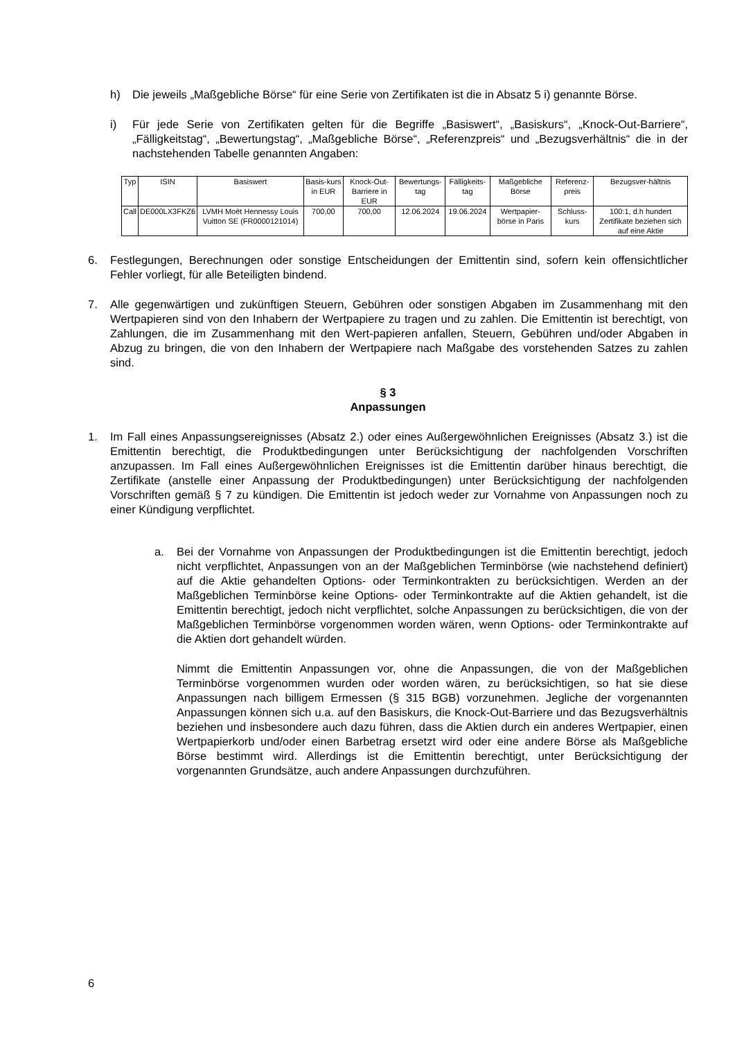h) Die jeweils „Maßgebliche Börse“ für eine Serie von Zertifikaten ist die in Absatz 5 i) genannte Börse.
i) Für jede Serie von Zertifikaten gelten für die Begriffe „Basiswert“, „Basiskurs“, „Knock-Out-Barriere“, „Fälligkeitstag“, „Bewertungstag“, „Maßgebliche Börse“, „Referenzpreis“ und „Bezugsverhältnis“ die in der nachstehenden Tabelle genannten Angaben:
| Typ | ISIN | Basiswert | Basis-kurs in EUR | Knock-Out-Barriere in EUR | Bewertungs-tag | Fälligkeits-tag | Maßgebliche Börse | Referenz-preis | Bezugsver-hältnis |
| Call | DE000LX3FKZ6 | LVMH Moët Hennessy Louis Vuitton SE (FR0000121014) | 700,00 | 700,00 | 12.06.2024 | 19.06.2024 | Wertpapier-börse in Paris | Schluss-kurs | 100:1, d.h hundert Zertifikate beziehen sich auf eine Aktie |
6. Festlegungen, Berechnungen oder sonstige Entscheidungen der Emittentin sind, sofern kein offensichtlicher Fehler vorliegt, für alle Beteiligten bindend.
7. Alle gegenwärtigen und zukünftigen Steuern, Gebühren oder sonstigen Abgaben im Zusammenhang mit den Wertpapieren sind von den Inhabern der Wertpapiere zu tragen und zu zahlen. Die Emittentin ist berechtigt, von Zahlungen, die im Zusammenhang mit den Wert-papieren anfallen, Steuern, Gebühren und/oder Abgaben in Abzug zu bringen, die von den Inhabern der Wertpapiere nach Maßgabe des vorstehenden Satzes zu zahlen sind.
§ 3
Anpassungen
1. Im Fall eines Anpassungsereignisses (Absatz 2.) oder eines Außergewöhnlichen Ereignisses (Absatz 3.) ist die Emittentin berechtigt, die Produktbedingungen unter Berücksichtigung der nachfolgenden Vorschriften anzupassen. Im Fall eines Außergewöhnlichen Ereignisses ist die Emittentin darüber hinaus berechtigt, die Zertifikate (anstelle einer Anpassung der Produktbedingungen) unter Berücksichtigung der nachfolgenden Vorschriften gemäß § 7 zu kündigen. Die Emittentin ist jedoch weder zur Vornahme von Anpassungen noch zu einer Kündigung verpflichtet.
a. Bei der Vornahme von Anpassungen der Produktbedingungen ist die Emittentin berechtigt, jedoch nicht verpflichtet, Anpassungen von an der Maßgeblichen Terminbörse (wie nachstehend definiert) auf die Aktie gehandelten Options- oder Terminkontrakten zu berücksichtigen. Werden an der Maßgeblichen Terminbörse keine Options- oder Terminkontrakte auf die Aktien gehandelt, ist die Emittentin berechtigt, jedoch nicht verpflichtet, solche Anpassungen zu berücksichtigen, die von der Maßgeblichen Terminbörse vorgenommen worden wären, wenn Options- oder Terminkontrakte auf die Aktien dort gehandelt würden.
Nimmt die Emittentin Anpassungen vor, ohne die Anpassungen, die von der Maßgeblichen Terminbörse vorgenommen wurden oder worden wären, zu berücksichtigen, so hat sie diese Anpassungen nach billigem Ermessen (§ 315 BGB) vorzunehmen. Jegliche der vorgenannten Anpassungen können sich u.a. auf den Basiskurs, die Knock-Out-Barriere und das Bezugsverhältnis beziehen und insbesondere auch dazu führen, dass die Aktien durch ein anderes Wertpapier, einen Wertpapierkorb und/oder einen Barbetrag ersetzt wird oder eine andere Börse als Maßgebliche Börse bestimmt wird. Allerdings ist die Emittentin berechtigt, unter Berücksichtigung der vorgenannten Grundsätze, auch andere Anpassungen durchzuführen.
6